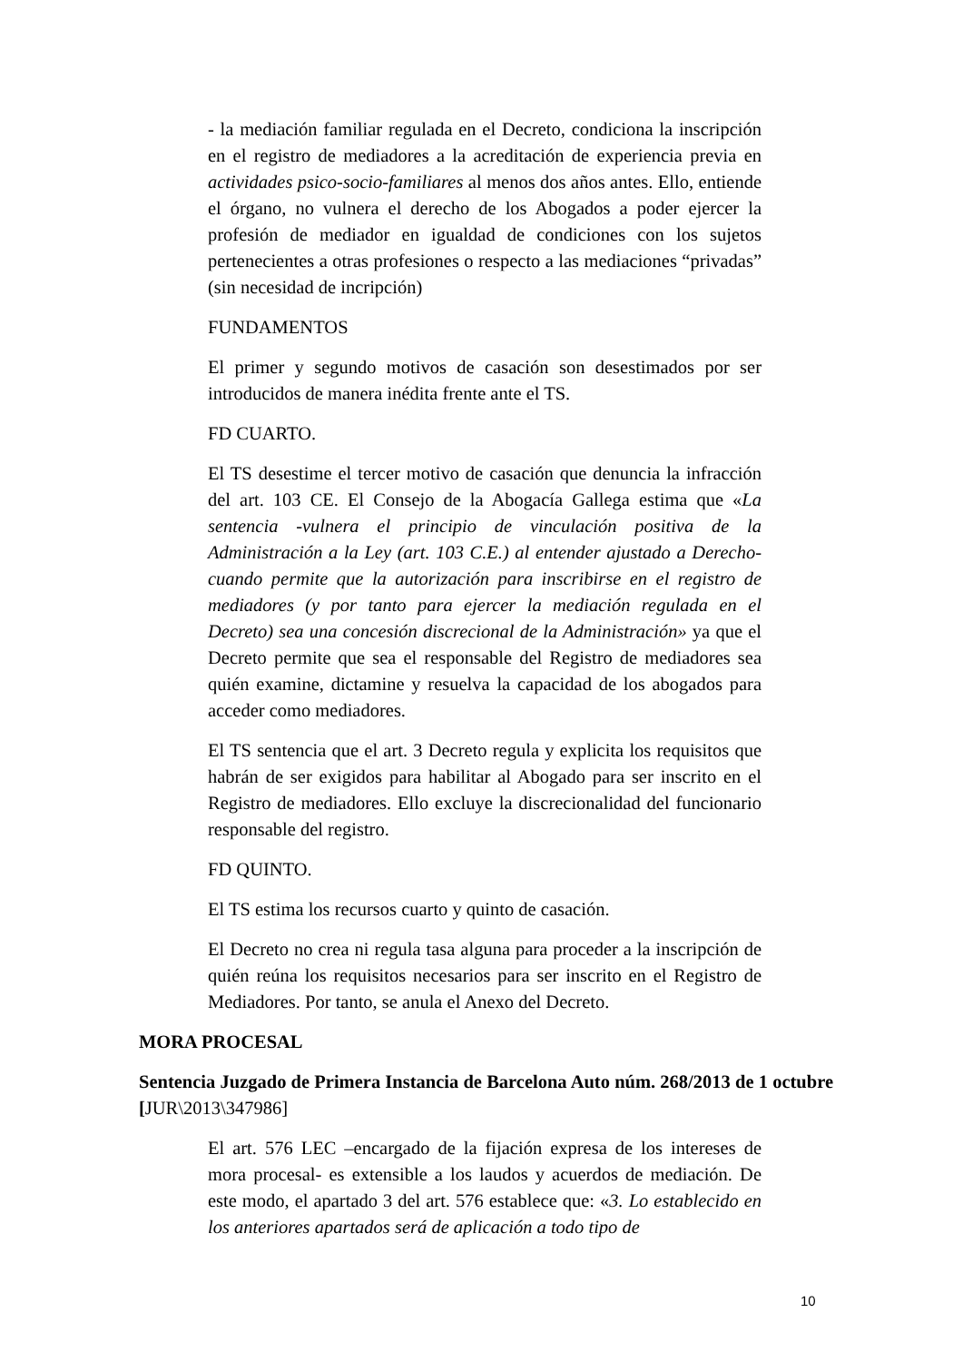- la mediación familiar regulada en el Decreto, condiciona la inscripción en el registro de mediadores a la acreditación de experiencia previa en actividades psico-socio-familiares al menos dos años antes. Ello, entiende el órgano, no vulnera el derecho de los Abogados a poder ejercer la profesión de mediador en igualdad de condiciones con los sujetos pertenecientes a otras profesiones o respecto a las mediaciones “privadas” (sin necesidad de incripción)
FUNDAMENTOS
El primer y segundo motivos de casación son desestimados por ser introducidos de manera inédita frente ante el TS.
FD CUARTO.
El TS desestime el tercer motivo de casación que denuncia la infracción del art. 103 CE. El Consejo de la Abogacía Gallega estima que «La sentencia -vulnera el principio de vinculación positiva de la Administración a la Ley (art. 103 C.E.) al entender ajustado a Derecho- cuando permite que la autorización para inscribirse en el registro de mediadores (y por tanto para ejercer la mediación regulada en el Decreto) sea una concesión discrecional de la Administración» ya que el Decreto permite que sea el responsable del Registro de mediadores sea quién examine, dictamine y resuelva la capacidad de los abogados para acceder como mediadores.
El TS sentencia que el art. 3 Decreto regula y explicita los requisitos que habrán de ser exigidos para habilitar al Abogado para ser inscrito en el Registro de mediadores. Ello excluye la discrecionalidad del funcionario responsable del registro.
FD QUINTO.
El TS estima los recursos cuarto y quinto de casación.
El Decreto no crea ni regula tasa alguna para proceder a la inscripción de quién reúna los requisitos necesarios para ser inscrito en el Registro de Mediadores. Por tanto, se anula el Anexo del Decreto.
MORA PROCESAL
Sentencia Juzgado de Primera Instancia de Barcelona Auto núm. 268/2013 de 1 octubre [JUR\2013\347986]
El art. 576 LEC –encargado de la fijación expresa de los intereses de mora procesal- es extensible a los laudos y acuerdos de mediación. De este modo, el apartado 3 del art. 576 establece que: «3. Lo establecido en los anteriores apartados será de aplicación a todo tipo de
10